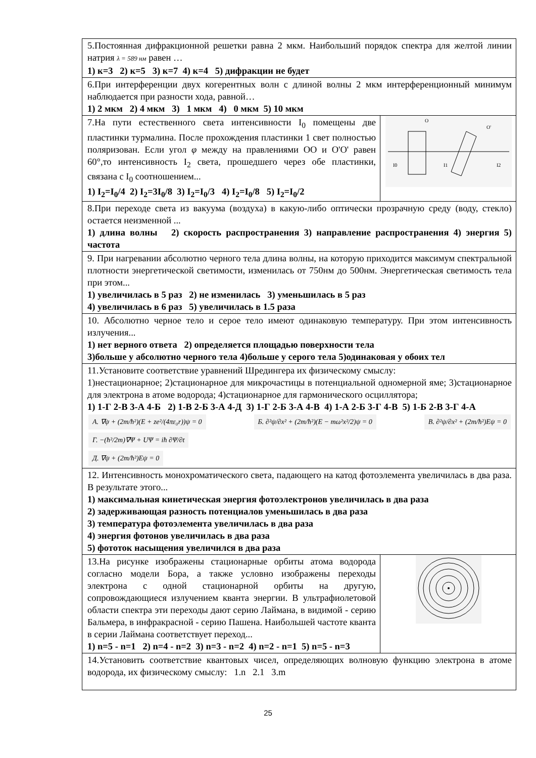| 5.Постоянная дифракционной решетки равна 2 мкм. Наибольший порядок спектра для желтой линии натрия λ = 589 нм равен … 1) к=3 2) к=5 3) к=7 4) к=4 5) дифракции не будет | |
| 6.При интерференции двух когерентных волн с длиной волны 2 мкм интерференционный минимум наблюдается при разности хода, равной… 1) 2 мкм 2) 4 мкм 3) 1 мкм 4) 0 мкм 5) 10 мкм | |
| 7.На пути естественного света интенсивности I<sub>0</sub> помещены две пластинки турмалина. После прохождения пластинки 1 свет полностью поляризован. Если угол φ между на правлениями OO и O'O' равен 60°,то интенсивность I<sub>2</sub> света, прошедшего через обе пластинки, связана с I<sub>0</sub> соотношением... 1) I<sub>2</sub>=I<sub>0</sub>/4 2) I<sub>2</sub>=3I<sub>0</sub>/8 3) I<sub>2</sub>=I<sub>0</sub>/3 4) I<sub>2</sub>=I<sub>0</sub>/8 5) I<sub>2</sub>=I<sub>0</sub>/2 | I0 I1 I2 O O' |
| 8.При переходе света из вакуума (воздуха) в какую-либо оптически прозрачную среду (воду, стекло) остается неизменной ... 1) длина волны 2) скорость распространения 3) направление распространения 4) энергия 5) частота | |
| 9. При нагревании абсолютно черного тела длина волны, на которую приходится максимум спектральной плотности энергетической светимости, изменилась от 750нм до 500нм. Энергетическая светимость тела при этом... 1) увеличилась в 5 раз 2) не изменилась 3) уменьшилась в 5 раз 4) увеличилась в 6 раз 5) увеличилась в 1.5 раза | |
| 10. Абсолютно черное тело и серое тело имеют одинаковую температуру. При этом интенсивность излучения... 1) нет верного ответа 2) определяется площадью поверхности тела 3)больше у абсолютно черного тела 4)больше у серого тела 5)одинаковая у обоих тел | |
| 11.Установите соответствие уравнений Шредингера их физическому смыслу: 1)нестационарное; 2)стационарное для микрочастицы в потенциальной одномерной яме; 3)стационарное для электрона в атоме водорода; 4)стационарное для гармонического осциллятора; 1) 1-Г 2-В 3-А 4-Б 2) 1-В 2-Б 3-А 4-Д 3) 1-Г 2-Б 3-А 4-В 4) 1-А 2-Б 3-Г 4-В 5) 1-Б 2-В 3-Г 4-А А. ∇ψ + (2m/ħ²)(E + ze²/(4πε₀r))ψ = 0 Б. ∂²ψ/∂x² + (2m/ħ²)(E − mω²x²/2)ψ = 0 В. ∂²ψ/∂x² + (2m/ħ²)Eψ = 0 Г. −(ħ²/2m)∇Ψ + UΨ = iħ ∂Ψ/∂t Д. ∇ψ + (2m/ħ²)Eψ = 0 | |
| 12. Интенсивность монохроматического света, падающего на катод фотоэлемента увеличилась в два раза. В результате этого... 1) максимальная кинетическая энергия фотоэлектронов увеличилась в два раза 2) задерживающая разность потенциалов уменьшилась в два раза 3) температура фотоэлемента увеличилась в два раза 4) энергия фотонов увеличилась в два раза 5) фототок насыщения увеличился в два раза | |
| 13.На рисунке изображены стационарные орбиты атома водорода согласно модели Бора, а также условно изображены переходы электрона с одной стационарной орбиты на другую, сопровождающиеся излучением кванта энергии. В ультрафиолетовой области спектра эти переходы дают серию Лаймана, в видимой - серию Бальмера, в инфракрасной - серию Пашена. Наибольшей частоте кванта в серии Лаймана соответствует переход... 1) n=5 - n=1 2) n=4 - n=2 3) n=3 - n=2 4) n=2 - n=1 5) n=5 - n=3 | |
| 14.Установить соответствие квантовых чисел, определяющих волновую функцию электрона в атоме водорода, их физическому смыслу: 1.n 2.1 3.m | |
25